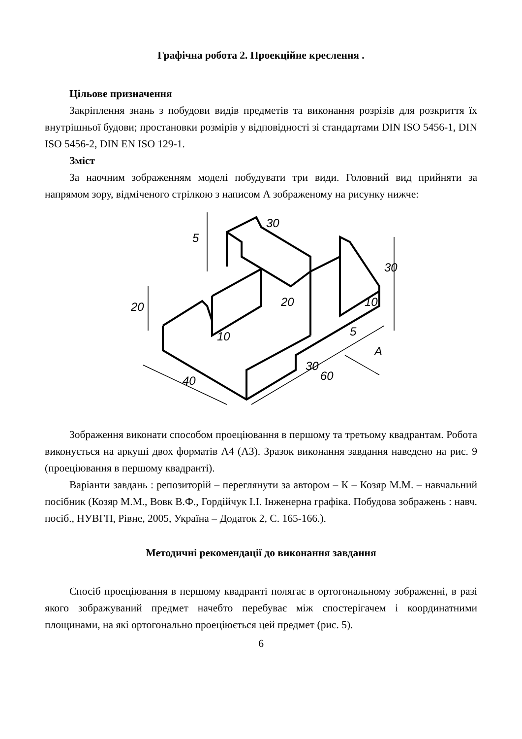Графічна робота 2. Проекційне креслення .
Цільове призначення
Закріплення знань з побудови видів предметів та виконання розрізів для розкриття їх внутрішньої будови; простановки розмірів у відповідності зі стандартами DIN ISO 5456-1, DIN ISO 5456-2, DIN EN ISO 129-1.
Зміст
За наочним зображенням моделі побудувати три види. Головний вид прийняти за напрямом зору, відміченого стрілкою з написом А зображеному на рисунку нижче:
20
5
30
30
20
10
10
5
40
30
60
A
Зображення виконати способом проеціювання в першому та третьому квадрантам. Робота виконується на аркуші двох форматів А4 (А3). Зразок виконання завдання наведено на рис. 9 (проеціювання в першому квадранті).
Варіанти завдань : репозиторій – переглянути за автором – К – Козяр М.М. – навчальний посібник (Козяр М.М., Вовк В.Ф., Гордійчук І.І. Інженерна графіка. Побудова зображень : навч. посіб., НУВГП, Рівне, 2005, Україна – Додаток 2, С. 165-166.).
Методичні рекомендації до виконання завдання
Спосіб проеціювання в першому квадранті полягає в ортогональному зображенні, в разі якого зображуваний предмет начебто перебуває між спостерігачем і координатними площинами, на які ортогонально проеціюється цей предмет (рис. 5).
6